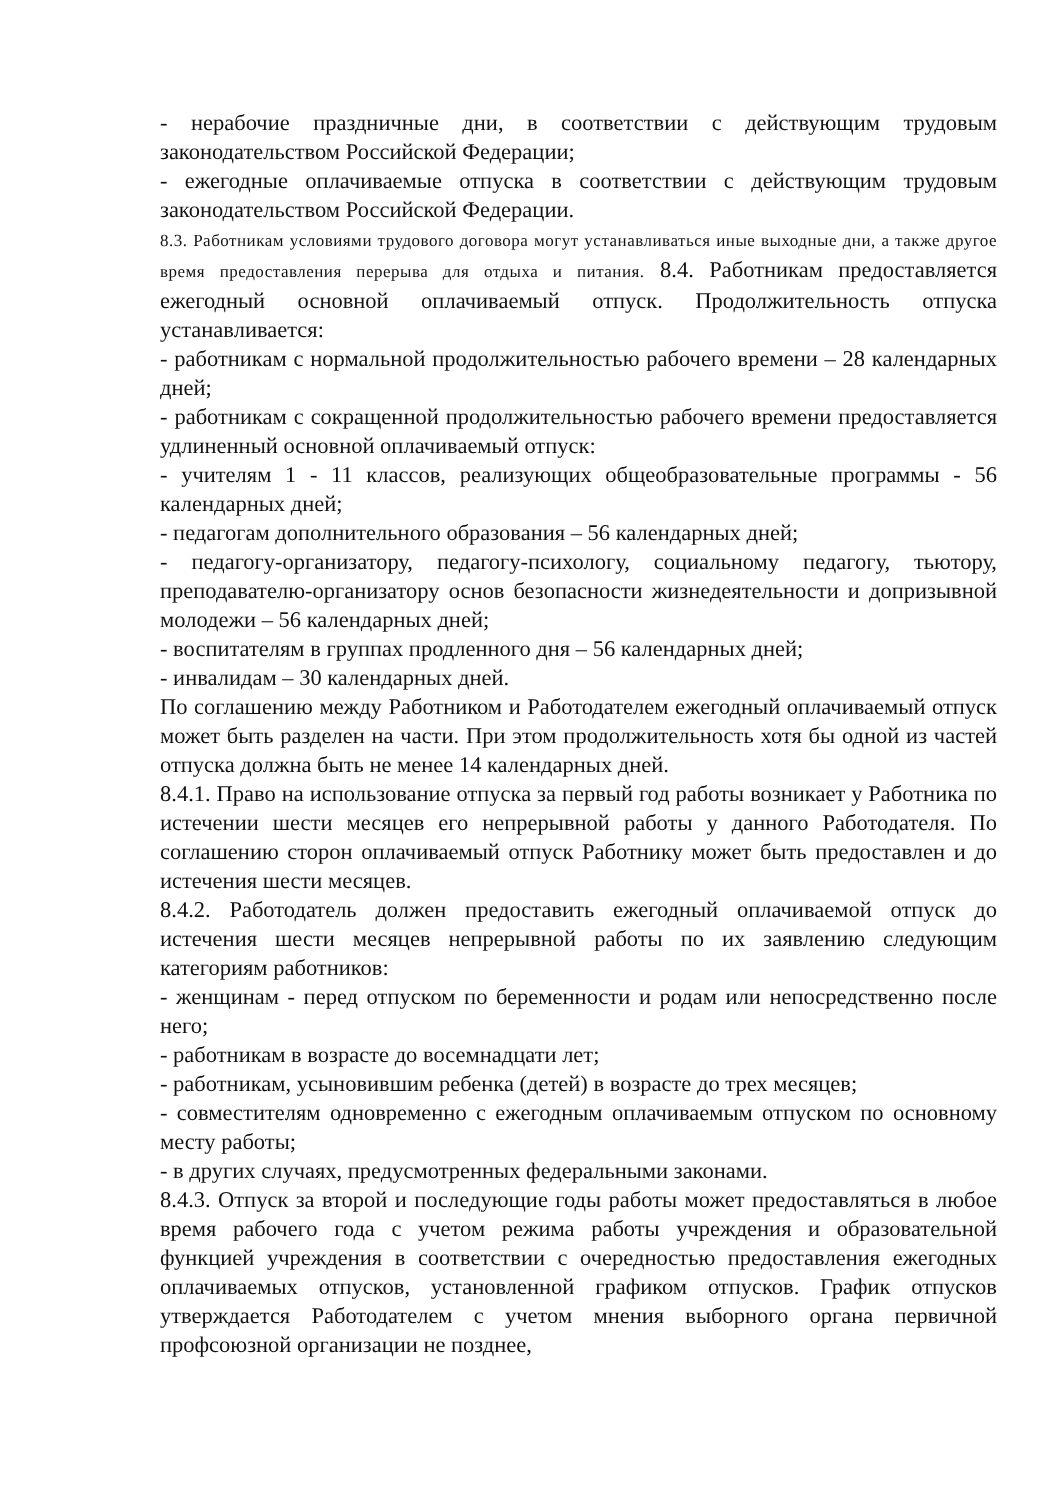- нерабочие праздничные дни, в соответствии с действующим трудовым законодательством Российской Федерации;
- ежегодные оплачиваемые отпуска в соответствии с действующим трудовым законодательством Российской Федерации.
8.3. Работникам условиями трудового договора могут устанавливаться иные выходные дни, а также другое время предоставления перерыва для отдыха и питания. 8.4. Работникам предоставляется ежегодный основной оплачиваемый отпуск. Продолжительность отпуска устанавливается:
- работникам с нормальной продолжительностью рабочего времени – 28 календарных дней;
- работникам с сокращенной продолжительностью рабочего времени предоставляется удлиненный основной оплачиваемый отпуск:
- учителям 1 - 11 классов, реализующих общеобразовательные программы - 56 календарных дней;
- педагогам дополнительного образования – 56 календарных дней;
- педагогу-организатору, педагогу-психологу, социальному педагогу, тьютору, преподавателю-организатору основ безопасности жизнедеятельности и допризывной молодежи – 56 календарных дней;
- воспитателям в группах продленного дня – 56 календарных дней;
- инвалидам – 30 календарных дней.
По соглашению между Работником и Работодателем ежегодный оплачиваемый отпуск может быть разделен на части. При этом продолжительность хотя бы одной из частей отпуска должна быть не менее 14 календарных дней.
8.4.1. Право на использование отпуска за первый год работы возникает у Работника по истечении шести месяцев его непрерывной работы у данного Работодателя. По соглашению сторон оплачиваемый отпуск Работнику может быть предоставлен и до истечения шести месяцев.
8.4.2. Работодатель должен предоставить ежегодный оплачиваемой отпуск до истечения шести месяцев непрерывной работы по их заявлению следующим категориям работников:
- женщинам - перед отпуском по беременности и родам или непосредственно после него;
- работникам в возрасте до восемнадцати лет;
- работникам, усыновившим ребенка (детей) в возрасте до трех месяцев;
- совместителям одновременно с ежегодным оплачиваемым отпуском по основному месту работы;
- в других случаях, предусмотренных федеральными законами.
8.4.3. Отпуск за второй и последующие годы работы может предоставляться в любое время рабочего года с учетом режима работы учреждения и образовательной функцией учреждения в соответствии с очередностью предоставления ежегодных оплачиваемых отпусков, установленной графиком отпусков. График отпусков утверждается Работодателем с учетом мнения выборного органа первичной профсоюзной организации не позднее,